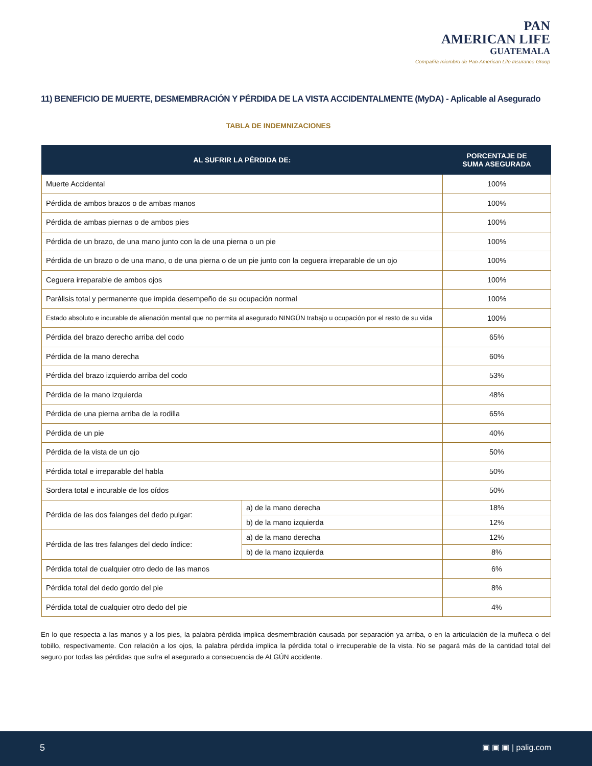PAN
AMERICAN LIFE
GUATEMALA
Compañía miembro de Pan-American Life Insurance Group
11) BENEFICIO DE MUERTE, DESMEMBRACIÓN Y PÉRDIDA DE LA VISTA ACCIDENTALMENTE (MyDA) - Aplicable al Asegurado
TABLA DE INDEMNIZACIONES
| AL SUFRIR LA PÉRDIDA DE: | | PORCENTAJE DE SUMA ASEGURADA |
| --- | --- | --- |
| Muerte Accidental | | 100% |
| Pérdida de ambos brazos o de ambas manos | | 100% |
| Pérdida de ambas piernas o de ambos pies | | 100% |
| Pérdida de un brazo, de una mano junto con la de una pierna o un pie | | 100% |
| Pérdida de un brazo o de una mano, o de una pierna o de un pie junto con la ceguera irreparable de un ojo | | 100% |
| Ceguera irreparable de ambos ojos | | 100% |
| Parálisis total y permanente que impida desempeño de su ocupación normal | | 100% |
| Estado absoluto e incurable de alienación mental que no permita al asegurado NINGÚN trabajo u ocupación por el resto de su vida | | 100% |
| Pérdida del brazo derecho arriba del codo | | 65% |
| Pérdida de la mano derecha | | 60% |
| Pérdida del brazo izquierdo arriba del codo | | 53% |
| Pérdida de la mano izquierda | | 48% |
| Pérdida de una pierna arriba de la rodilla | | 65% |
| Pérdida de un pie | | 40% |
| Pérdida de la vista de un ojo | | 50% |
| Pérdida total e irreparable del habla | | 50% |
| Sordera total e incurable de los oídos | | 50% |
| Pérdida de las dos falanges del dedo pulgar: | a) de la mano derecha | 18% |
| | b) de la mano izquierda | 12% |
| Pérdida de las tres falanges del dedo índice: | a) de la mano derecha | 12% |
| | b) de la mano izquierda | 8% |
| Pérdida total de cualquier otro dedo de las manos | | 6% |
| Pérdida total del dedo gordo del pie | | 8% |
| Pérdida total de cualquier otro dedo del pie | | 4% |
En lo que respecta a las manos y a los pies, la palabra pérdida implica desmembración causada por separación ya arriba, o en la articulación de la muñeca o del tobillo, respectivamente. Con relación a los ojos, la palabra pérdida implica la pérdida total o irrecuperable de la vista. No se pagará más de la cantidad total del seguro por todas las pérdidas que sufra el asegurado a consecuencia de ALGÚN accidente.
5 ▣ ▣ ▣ | palig.com